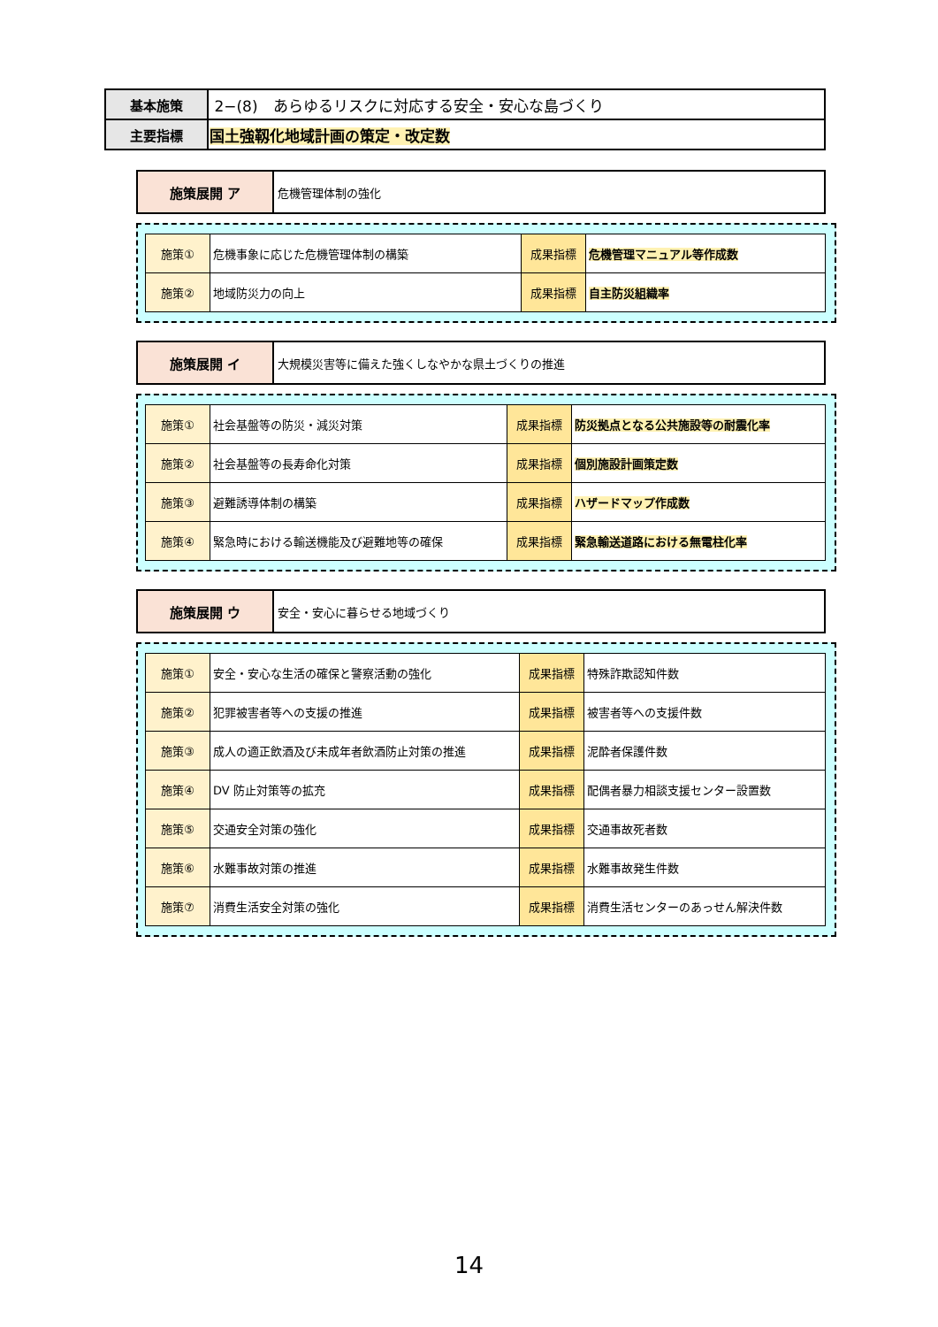| 基本施策 | 2−(8) あらゆるリスクに対応する安全・安心な島づくり |
| 主要指標 | 国土強靱化地域計画の策定・改定数 |
施策展開 ア
危機管理体制の強化
| 施策① | 危機事象に応じた危機管理体制の構築 | 成果指標 | 危機管理マニュアル等作成数 |
| 施策② | 地域防災力の向上 | 成果指標 | 自主防災組織率 |
施策展開 イ
大規模災害等に備えた強くしなやかな県土づくりの推進
| 施策① | 社会基盤等の防災・減災対策 | 成果指標 | 防災拠点となる公共施設等の耐震化率 |
| 施策② | 社会基盤等の長寿命化対策 | 成果指標 | 個別施設計画策定数 |
| 施策③ | 避難誘導体制の構築 | 成果指標 | ハザードマップ作成数 |
| 施策④ | 緊急時における輸送機能及び避難地等の確保 | 成果指標 | 緊急輸送道路における無電柱化率 |
施策展開 ウ
安全・安心に暮らせる地域づくり
| 施策① | 安全・安心な生活の確保と警察活動の強化 | 成果指標 | 特殊詐欺認知件数 |
| 施策② | 犯罪被害者等への支援の推進 | 成果指標 | 被害者等への支援件数 |
| 施策③ | 成人の適正飲酒及び未成年者飲酒防止対策の推進 | 成果指標 | 泥酔者保護件数 |
| 施策④ | DV 防止対策等の拡充 | 成果指標 | 配偶者暴力相談支援センター設置数 |
| 施策⑤ | 交通安全対策の強化 | 成果指標 | 交通事故死者数 |
| 施策⑥ | 水難事故対策の推進 | 成果指標 | 水難事故発生件数 |
| 施策⑦ | 消費生活安全対策の強化 | 成果指標 | 消費生活センターのあっせん解決件数 |
14